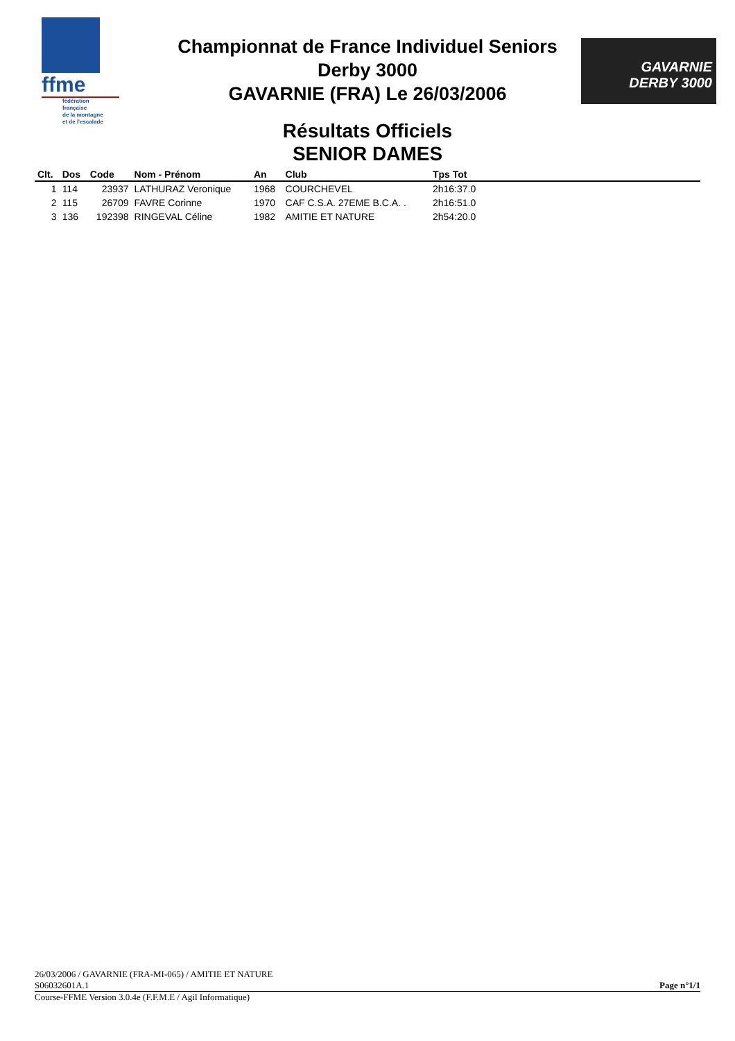ffme
fédération
française
de la montagne
et de l'escalade
GAVARNIE
DERBY 3000
Championnat de France Individuel Seniors
Derby 3000
GAVARNIE (FRA) Le 26/03/2006
Résultats Officiels
SENIOR DAMES
| Clt. | Dos | Code | Nom - Prénom | An | Club | Tps Tot | |
| --- | --- | --- | --- | --- | --- | --- | --- |
| 1 | 114 | 23937 | LATHURAZ Veronique | 1968 | COURCHEVEL | 2h16:37.0 | |
| 2 | 115 | 26709 | FAVRE Corinne | 1970 | CAF C.S.A. 27EME B.C.A. . | 2h16:51.0 | |
| 3 | 136 | 192398 | RINGEVAL Céline | 1982 | AMITIE ET NATURE | 2h54:20.0 | |
26/03/2006 / GAVARNIE (FRA-MI-065) / AMITIE ET NATURE
S06032601A.1 Page n°1/1
Course-FFME Version 3.0.4e (F.F.M.E / Agil Informatique)